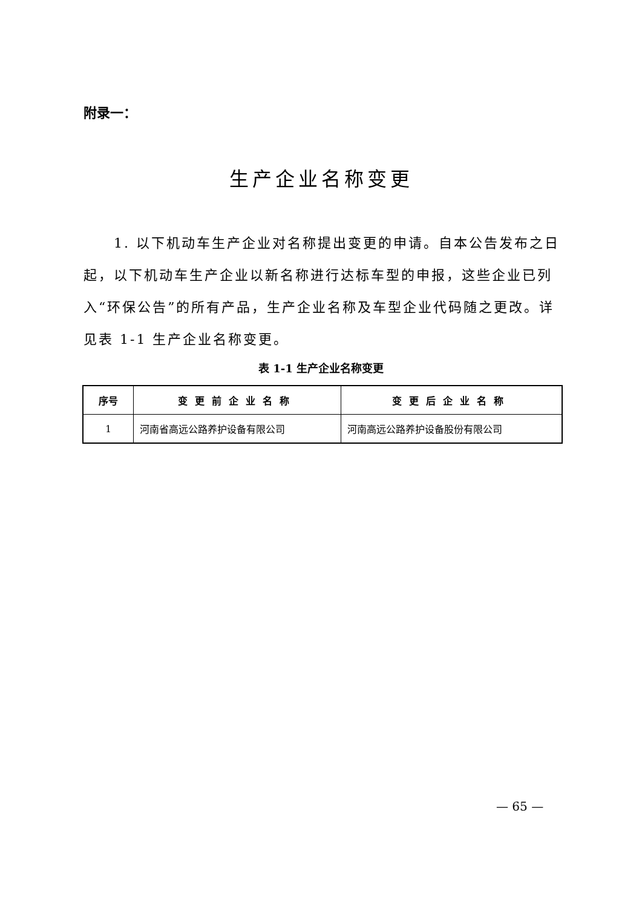附录一：
生产企业名称变更
1. 以下机动车生产企业对名称提出变更的申请。自本公告发布之日起，以下机动车生产企业以新名称进行达标车型的申报，这些企业已列入“环保公告”的所有产品，生产企业名称及车型企业代码随之更改。详见表 1-1 生产企业名称变更。
表 1-1 生产企业名称变更
| 序号 | 变更前企业名称 | 变更后企业名称 |
| --- | --- | --- |
| 1 | 河南省高远公路养护设备有限公司 | 河南高远公路养护设备股份有限公司 |
— 65 —